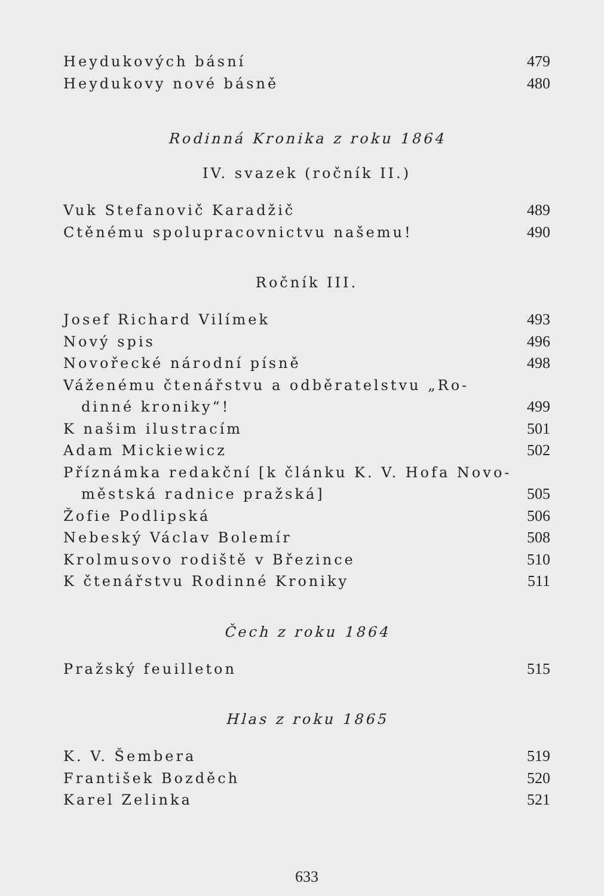Heydukových básní 479
Heydukovy nové básně 480
Rodinná Kronika z roku 1864
IV. svazek (ročník II.)
Vuk Stefanovič Karadžič 489
Ctěnému spolupracovnictvu našemu! 490
Ročník III.
Josef Richard Vilímek 493
Nový spis 496
Novořecké národní písně 498
Váženému čtenářstvu a odběratelstvu „Ro-
dinné kroniky“! 499
K našim ilustracím 501
Adam Mickiewicz 502
Příznámka redakční [k článku K. V. Hofa Novo-
městská radnice pražská] 505
Žofie Podlipská 506
Nebeský Václav Bolemír 508
Krolmusovo rodiště v Březince 510
K čtenářstvu Rodinné Kroniky 511
Čech z roku 1864
Pražský feuilleton 515
Hlas z roku 1865
K. V. Šembera 519
František Bozděch 520
Karel Zelinka 521
633